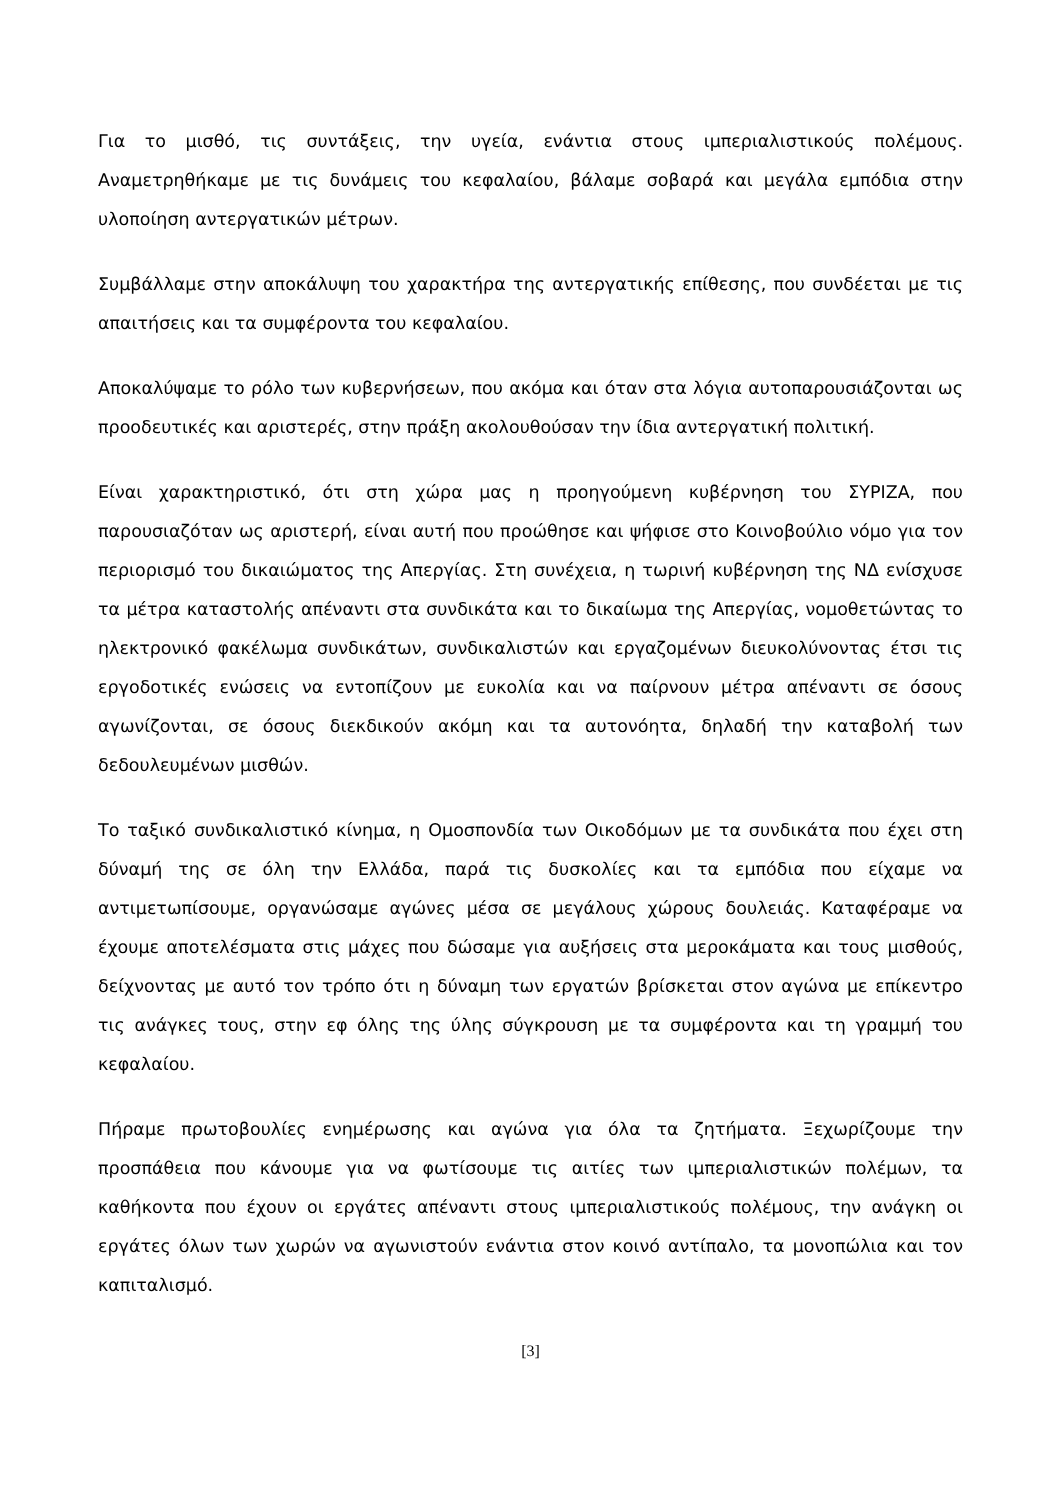Για το μισθό, τις συντάξεις, την υγεία, ενάντια στους ιμπεριαλιστικούς πολέμους. Αναμετρηθήκαμε με τις δυνάμεις του κεφαλαίου, βάλαμε σοβαρά και μεγάλα εμπόδια στην υλοποίηση αντεργατικών μέτρων.
Συμβάλλαμε στην αποκάλυψη του χαρακτήρα της αντεργατικής επίθεσης, που συνδέεται με τις απαιτήσεις και τα συμφέροντα του κεφαλαίου.
Αποκαλύψαμε το ρόλο των κυβερνήσεων, που ακόμα και όταν στα λόγια αυτοπαρουσιάζονται ως προοδευτικές και αριστερές, στην πράξη ακολουθούσαν την ίδια αντεργατική πολιτική.
Είναι χαρακτηριστικό, ότι στη χώρα μας η προηγούμενη κυβέρνηση του ΣΥΡΙΖΑ, που παρουσιαζόταν ως αριστερή, είναι αυτή που προώθησε και ψήφισε στο Κοινοβούλιο νόμο για τον περιορισμό του δικαιώματος της Απεργίας. Στη συνέχεια, η τωρινή κυβέρνηση της ΝΔ ενίσχυσε τα μέτρα καταστολής απέναντι στα συνδικάτα και το δικαίωμα της Απεργίας, νομοθετώντας το ηλεκτρονικό φακέλωμα συνδικάτων, συνδικαλιστών και εργαζομένων διευκολύνοντας έτσι τις εργοδοτικές ενώσεις να εντοπίζουν με ευκολία και να παίρνουν μέτρα απέναντι σε όσους αγωνίζονται, σε όσους διεκδικούν ακόμη και τα αυτονόητα, δηλαδή την καταβολή των δεδουλευμένων μισθών.
Το ταξικό συνδικαλιστικό κίνημα, η Ομοσπονδία των Οικοδόμων με τα συνδικάτα που έχει στη δύναμή της σε όλη την Ελλάδα, παρά τις δυσκολίες και τα εμπόδια που είχαμε να αντιμετωπίσουμε, οργανώσαμε αγώνες μέσα σε μεγάλους χώρους δουλειάς. Καταφέραμε να έχουμε αποτελέσματα στις μάχες που δώσαμε για αυξήσεις στα μεροκάματα και τους μισθούς, δείχνοντας με αυτό τον τρόπο ότι η δύναμη των εργατών βρίσκεται στον αγώνα με επίκεντρο τις ανάγκες τους, στην εφ όλης της ύλης σύγκρουση με τα συμφέροντα και τη γραμμή του κεφαλαίου.
Πήραμε πρωτοβουλίες ενημέρωσης και αγώνα για όλα τα ζητήματα. Ξεχωρίζουμε την προσπάθεια που κάνουμε για να φωτίσουμε τις αιτίες των ιμπεριαλιστικών πολέμων, τα καθήκοντα που έχουν οι εργάτες απέναντι στους ιμπεριαλιστικούς πολέμους, την ανάγκη οι εργάτες όλων των χωρών να αγωνιστούν ενάντια στον κοινό αντίπαλο, τα μονοπώλια και τον καπιταλισμό.
[3]